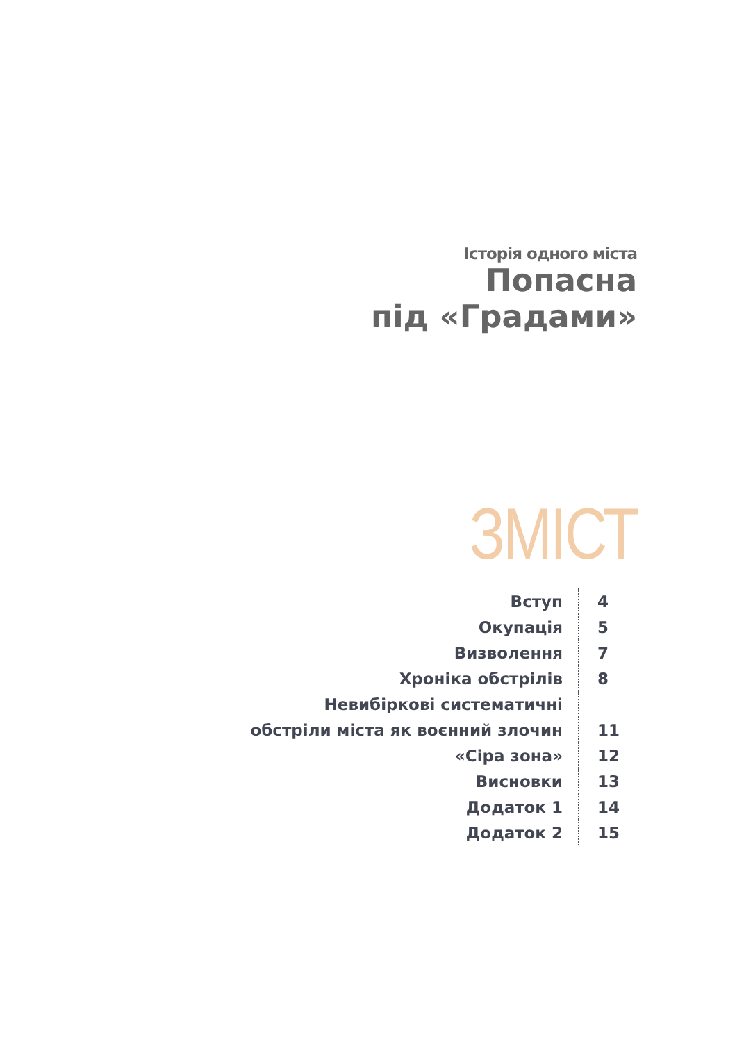Історія одного міста
Попасна
під «Градами»
ЗМІСТ
| Вступ | 4 |
| Окупація | 5 |
| Визволення | 7 |
| Хроніка обстрілів | 8 |
| Невибіркові систематичні | |
| обстріли міста як воєнний злочин | 11 |
| «Сіра зона» | 12 |
| Висновки | 13 |
| Додаток 1 | 14 |
| Додаток 2 | 15 |